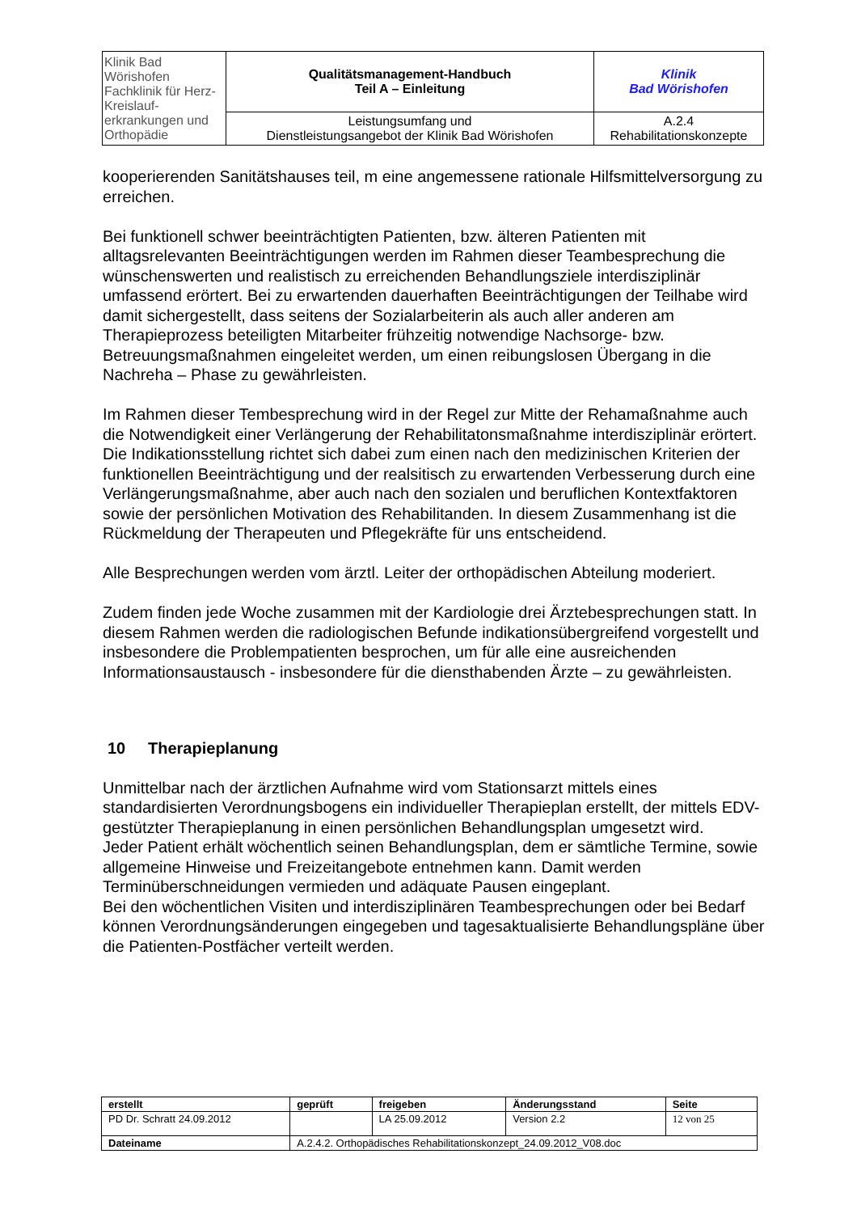| Klinik Bad Wörishofen Fachklinik für Herz-Kreislauf- erkrankungen und Orthopädie | Qualitätsmanagement-Handbuch Teil A – Einleitung | Klinik Bad Wörishofen |
| | Leistungsumfang und Dienstleistungsangebot der Klinik Bad Wörishofen | A.2.4 Rehabilitationskonzepte |
kooperierenden Sanitätshauses teil, m eine angemessene rationale Hilfsmittelversorgung zu erreichen.
Bei funktionell schwer beeinträchtigten Patienten, bzw. älteren Patienten mit alltagsrelevanten Beeinträchtigungen werden im Rahmen dieser Teambesprechung die wünschenswerten und realistisch zu erreichenden Behandlungsziele interdisziplinär umfassend erörtert. Bei zu erwartenden dauerhaften Beeinträchtigungen der Teilhabe wird damit sichergestellt, dass seitens der Sozialarbeiterin als auch aller anderen am Therapieprozess beteiligten Mitarbeiter frühzeitig notwendige Nachsorge- bzw. Betreuungsmaßnahmen eingeleitet werden, um einen reibungslosen Übergang in die Nachreha – Phase zu gewährleisten.
Im Rahmen dieser Tembesprechung wird in der Regel zur Mitte der Rehamaßnahme auch die Notwendigkeit einer Verlängerung der Rehabilitatonsmaßnahme interdisziplinär erörtert. Die Indikationsstellung richtet sich dabei zum einen nach den medizinischen Kriterien der funktionellen Beeinträchtigung und der realsitisch zu erwartenden Verbesserung durch eine Verlängerungsmaßnahme, aber auch nach den sozialen und beruflichen Kontextfaktoren sowie der persönlichen Motivation des Rehabilitanden. In diesem Zusammenhang ist die Rückmeldung der Therapeuten und Pflegekräfte für uns entscheidend.
Alle Besprechungen werden vom ärztl. Leiter der orthopädischen Abteilung moderiert.
Zudem finden jede Woche zusammen mit der Kardiologie drei Ärztebesprechungen statt. In diesem Rahmen werden die radiologischen Befunde indikationsübergreifend vorgestellt und insbesondere die Problempatienten besprochen, um für alle eine ausreichenden Informationsaustausch - insbesondere für die diensthabenden Ärzte – zu gewährleisten.
10 Therapieplanung
Unmittelbar nach der ärztlichen Aufnahme wird vom Stationsarzt mittels eines standardisierten Verordnungsbogens ein individueller Therapieplan erstellt, der mittels EDV-gestützter Therapieplanung in einen persönlichen Behandlungsplan umgesetzt wird.
Jeder Patient erhält wöchentlich seinen Behandlungsplan, dem er sämtliche Termine, sowie allgemeine Hinweise und Freizeitangebote entnehmen kann. Damit werden Terminüberschneidungen vermieden und adäquate Pausen eingeplant.
Bei den wöchentlichen Visiten und interdisziplinären Teambesprechungen oder bei Bedarf können Verordnungsänderungen eingegeben und tagesaktualisierte Behandlungspläne über die Patienten-Postfächer verteilt werden.
| erstellt | geprüft | freigeben | Änderungsstand | Seite |
| --- | --- | --- | --- | --- |
| PD Dr. Schratt 24.09.2012 | | LA 25.09.2012 | Version 2.2 | 12 von 25 |
| Dateiname | A.2.4.2. Orthopädisches Rehabilitationskonzept_24.09.2012_V08.doc | | | |